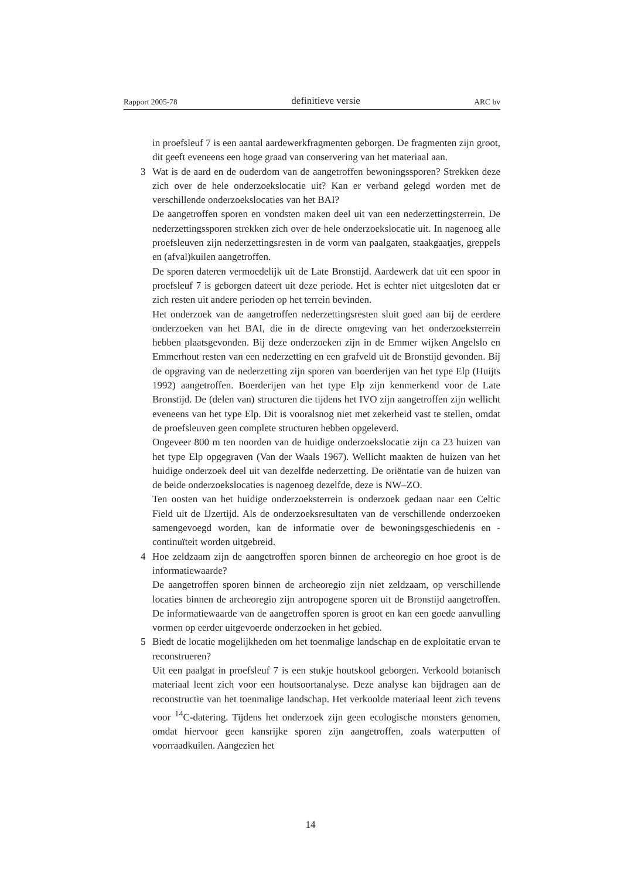Rapport 2005-78 definitieve versie ARC bv
in proefsleuf 7 is een aantal aardewerkfragmenten geborgen. De fragmenten zijn groot, dit geeft eveneens een hoge graad van conservering van het materiaal aan.
3
Wat is de aard en de ouderdom van de aangetroffen bewoningssporen? Strekken deze zich over de hele onderzoekslocatie uit? Kan er verband gelegd worden met de verschillende onderzoekslocaties van het BAI?
De aangetroffen sporen en vondsten maken deel uit van een nederzettingsterrein. De nederzettingssporen strekken zich over de hele onderzoekslocatie uit. In nagenoeg alle proefsleuven zijn nederzettingsresten in de vorm van paalgaten, staakgaatjes, greppels en (afval)kuilen aangetroffen.
De sporen dateren vermoedelijk uit de Late Bronstijd. Aardewerk dat uit een spoor in proefsleuf 7 is geborgen dateert uit deze periode. Het is echter niet uitgesloten dat er zich resten uit andere perioden op het terrein bevinden.
Het onderzoek van de aangetroffen nederzettingsresten sluit goed aan bij de eerdere onderzoeken van het BAI, die in de directe omgeving van het onderzoeksterrein hebben plaatsgevonden. Bij deze onderzoeken zijn in de Emmer wijken Angelslo en Emmerhout resten van een nederzetting en een grafveld uit de Bronstijd gevonden. Bij de opgraving van de nederzetting zijn sporen van boerderijen van het type Elp (Huijts 1992) aangetroffen. Boerderijen van het type Elp zijn kenmerkend voor de Late Bronstijd. De (delen van) structuren die tijdens het IVO zijn aangetroffen zijn wellicht eveneens van het type Elp. Dit is vooralsnog niet met zekerheid vast te stellen, omdat de proefsleuven geen complete structuren hebben opgeleverd.
Ongeveer 800 m ten noorden van de huidige onderzoekslocatie zijn ca 23 huizen van het type Elp opgegraven (Van der Waals 1967). Wellicht maakten de huizen van het huidige onderzoek deel uit van dezelfde nederzetting. De oriëntatie van de huizen van de beide onderzoekslocaties is nagenoeg dezelfde, deze is NW–ZO.
Ten oosten van het huidige onderzoeksterrein is onderzoek gedaan naar een Celtic Field uit de IJzertijd. Als de onderzoeksresultaten van de verschillende onderzoeken samengevoegd worden, kan de informatie over de bewoningsgeschiedenis en -continuïteit worden uitgebreid.
4
Hoe zeldzaam zijn de aangetroffen sporen binnen de archeoregio en hoe groot is de informatiewaarde?
De aangetroffen sporen binnen de archeoregio zijn niet zeldzaam, op verschillende locaties binnen de archeoregio zijn antropogene sporen uit de Bronstijd aangetroffen. De informatiewaarde van de aangetroffen sporen is groot en kan een goede aanvulling vormen op eerder uitgevoerde onderzoeken in het gebied.
5
Biedt de locatie mogelijkheden om het toenmalige landschap en de exploitatie ervan te reconstrueren?
Uit een paalgat in proefsleuf 7 is een stukje houtskool geborgen. Verkoold botanisch materiaal leent zich voor een houtsoortanalyse. Deze analyse kan bijdragen aan de reconstructie van het toenmalige landschap. Het verkoolde materiaal leent zich tevens voor <sup>14</sup>C-datering. Tijdens het onderzoek zijn geen ecologische monsters genomen, omdat hiervoor geen kansrijke sporen zijn aangetroffen, zoals waterputten of voorraadkuilen. Aangezien het
14